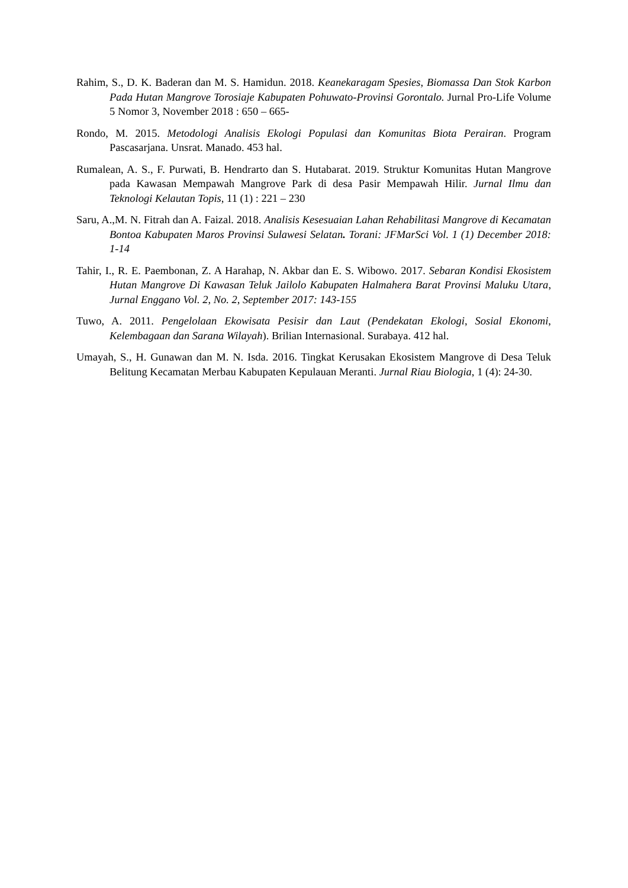Rahim, S., D. K. Baderan dan M. S. Hamidun. 2018. Keanekaragam Spesies, Biomassa Dan Stok Karbon Pada Hutan Mangrove Torosiaje Kabupaten Pohuwato-Provinsi Gorontalo. Jurnal Pro-Life Volume 5 Nomor 3, November 2018 : 650 – 665-
Rondo, M. 2015. Metodologi Analisis Ekologi Populasi dan Komunitas Biota Perairan. Program Pascasarjana. Unsrat. Manado. 453 hal.
Rumalean, A. S., F. Purwati, B. Hendrarto dan S. Hutabarat. 2019. Struktur Komunitas Hutan Mangrove pada Kawasan Mempawah Mangrove Park di desa Pasir Mempawah Hilir. Jurnal Ilmu dan Teknologi Kelautan Topis, 11 (1) : 221 – 230
Saru, A.,M. N. Fitrah dan A. Faizal. 2018. Analisis Kesesuaian Lahan Rehabilitasi Mangrove di Kecamatan Bontoa Kabupaten Maros Provinsi Sulawesi Selatan. Torani: JFMarSci Vol. 1 (1) December 2018: 1-14
Tahir, I., R. E. Paembonan, Z. A Harahap, N. Akbar dan E. S. Wibowo. 2017. Sebaran Kondisi Ekosistem Hutan Mangrove Di Kawasan Teluk Jailolo Kabupaten Halmahera Barat Provinsi Maluku Utara, Jurnal Enggano Vol. 2, No. 2, September 2017: 143-155
Tuwo, A. 2011. Pengelolaan Ekowisata Pesisir dan Laut (Pendekatan Ekologi, Sosial Ekonomi, Kelembagaan dan Sarana Wilayah). Brilian Internasional. Surabaya. 412 hal.
Umayah, S., H. Gunawan dan M. N. Isda. 2016. Tingkat Kerusakan Ekosistem Mangrove di Desa Teluk Belitung Kecamatan Merbau Kabupaten Kepulauan Meranti. Jurnal Riau Biologia, 1 (4): 24-30.